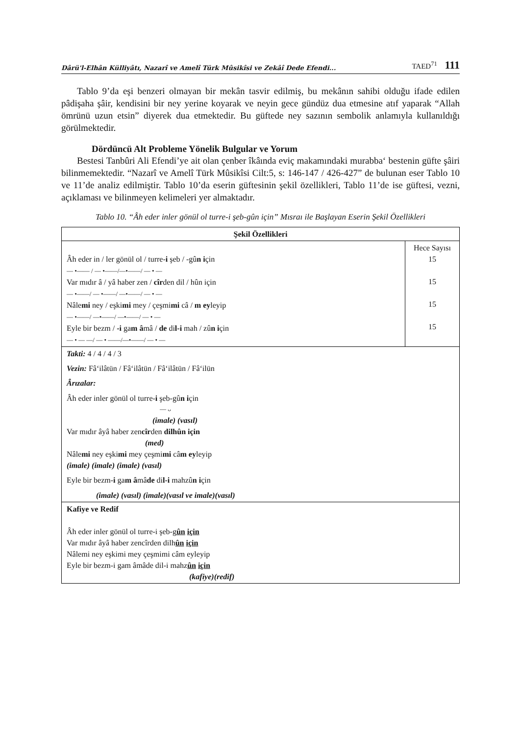Dârü'l-Elhân Külliyâtı, Nazarî ve Amelî Türk Mûsikîsi ve Zekâî Dede Efendi... TAED<sup>71</sup> 111
Tablo 9’da eşi benzeri olmayan bir mekân tasvir edilmiş, bu mekânın sahibi olduğu ifade edilen pâdişaha şâir, kendisini bir ney yerine koyarak ve neyin gece gündüz dua etmesine atıf yaparak “Allah ömrünü uzun etsin” diyerek dua etmektedir. Bu güftede ney sazının sembolik anlamıyla kullanıldığı görülmektedir.
Dördüncü Alt Probleme Yönelik Bulgular ve Yorum
Bestesi Tanbûri Ali Efendi’ye ait olan çenber îkâında eviç makamındaki murabba‘ bestenin güfte şâiri bilinmemektedir. “Nazarî ve Amelî Türk Mûsikîsi Cilt:5, s: 146-147 / 426-427” de bulunan eser Tablo 10 ve 11’de analiz edilmiştir. Tablo 10’da eserin güftesinin şekil özellikleri, Tablo 11’de ise güftesi, vezni, açıklaması ve bilinmeyen kelimeleri yer almaktadır.
Tablo 10. “Âh eder inler gönül ol turre-i şeb-gûn için” Mısraı ile Başlayan Eserin Şekil Özellikleri
| Şekil Özellikleri | |
| --- | --- |
| Âh eder in / ler gönül ol / turre- i şeb / -gû n i çin — •—— / — •——/—•——/ — • — Var mıdır â / yâ haber zen / cîr den dil / hûn için — •——/ — •——/ —•——/ — • — Nâle mi ney / eşki mi mey / çeşmi mi câ / m ey leyip — •——/ —•——/ —•——/ — • — Eyle bir bezm / -i ga m â mâ / de di l-i mah / zû n i çin — • — —/ — • ——/—•——/ — • — | Hece Sayısı 15 15 15 15 |
| Takti: 4 / 4 / 4 / 3 Vezin: Fâ‘ilâtün / Fâ‘ilâtün / Fâ‘ilâtün / Fâ‘ilün Ârızalar: Âh eder inler gönül ol turre- i şeb-gû n i çin — ᴗ (imale) (vasıl) Var mıdır âyâ haber zen cîr den dilhûn için (med) Nâle mi ney eşki mi mey çeşmi mi câ m ey leyip (imale) (imale) (imale) (vasıl) Eyle bir bezm- i ga m â mâ de di l-i mahzû n i çin (imale) (vasıl) (imale)(vasıl ve imale)(vasıl) | |
| Kafiye ve Redif Âh eder inler gönül ol turre-i şeb-g ûn için Var mıdır âyâ haber zencîrden dilh ûn için Nâlemi ney eşkimi mey çeşmimi câm eyleyip Eyle bir bezm-i gam âmâde dil-i mahz ûn için (kafiye)(redif) | |